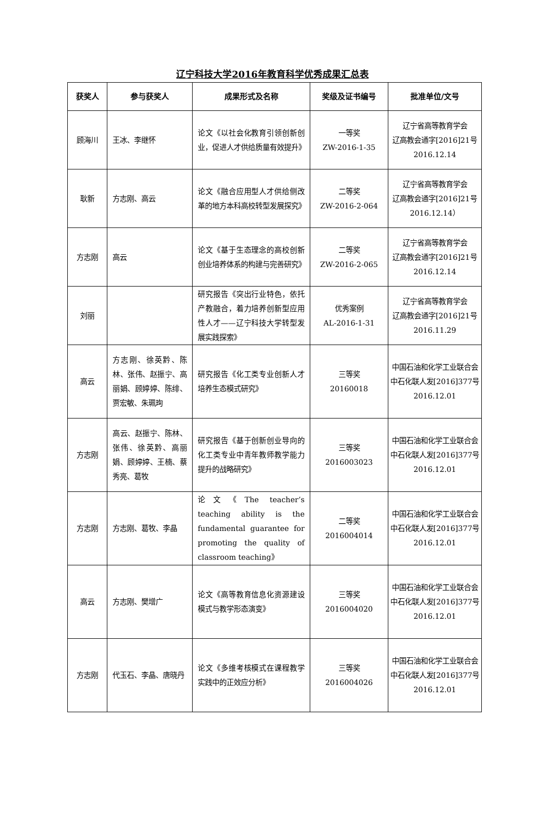辽宁科技大学2016年教育科学优秀成果汇总表
| 获奖人 | 参与获奖人 | 成果形式及名称 | 奖级及证书编号 | 批准单位/文号 |
| --- | --- | --- | --- | --- |
| 顾海川 | 王冰、李继怀 | 论文《以社会化教育引领创新创业，促进人才供给质量有效提升》 | 一等奖 ZW-2016-1-35 | 辽宁省高等教育学会 辽高教会通字[2016]21号 2016.12.14 |
| 耿新 | 方志刚、高云 | 论文《融合应用型人才供给侧改革的地方本科高校转型发展探究》 | 二等奖 ZW-2016-2-064 | 辽宁省高等教育学会 辽高教会通字[2016]21号 2016.12.14） |
| 方志刚 | 高云 | 论文《基于生态理念的高校创新创业培养体系的构建与完善研究》 | 二等奖 ZW-2016-2-065 | 辽宁省高等教育学会 辽高教会通字[2016]21号 2016.12.14 |
| 刘丽 | | 研究报告《突出行业特色，依托产教融合，着力培养创新型应用性人才——辽宁科技大学转型发展实践探索》 | 优秀案例 AL-2016-1-31 | 辽宁省高等教育学会 辽高教会通字[2016]21号 2016.11.29 |
| 高云 | 方志刚、徐英黔、陈林、张伟、赵振宁、高丽娟、顾婷婷、陈绯、贾宏敏、朱珮珣 | 研究报告《化工类专业创新人才培养生态模式研究》 | 三等奖 20160018 | 中国石油和化学工业联合会 中石化联人发[2016]377号 2016.12.01 |
| 方志刚 | 高云、赵振宁、陈林、张伟、徐英黔、高丽娟、顾婷婷、王楠、蔡秀亮、葛牧 | 研究报告《基于创新创业导向的化工类专业中青年教师教学能力提升的战略研究》 | 三等奖 2016003023 | 中国石油和化学工业联合会 中石化联人发[2016]377号 2016.12.01 |
| 方志刚 | 方志刚、葛牧、李晶 | 论文《The teacher’s teaching ability is the fundamental guarantee for promoting the quality of classroom teaching》 | 二等奖 2016004014 | 中国石油和化学工业联合会 中石化联人发[2016]377号 2016.12.01 |
| 高云 | 方志刚、樊增广 | 论文《高等教育信息化资源建设模式与教学形态演变》 | 三等奖 2016004020 | 中国石油和化学工业联合会 中石化联人发[2016]377号 2016.12.01 |
| 方志刚 | 代玉石、李晶、唐晓丹 | 论文《多维考核模式在课程教学实践中的正效应分析》 | 三等奖 2016004026 | 中国石油和化学工业联合会 中石化联人发[2016]377号 2016.12.01 |